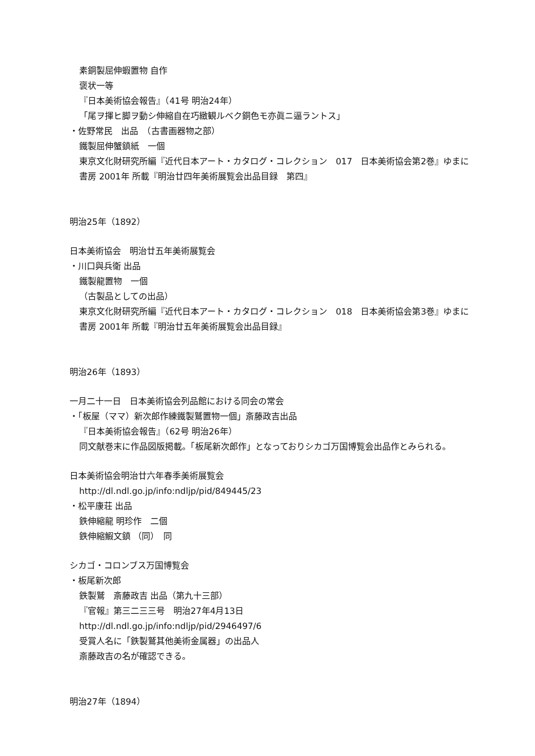素銅製屈伸蝦置物 自作
褒状一等
『日本美術協会報告』（41号 明治24年）
「尾ヲ揮ヒ脚ヲ動シ伸縮自在巧緻観ルベク銅色モ亦眞ニ逼ラントス」
・佐野常民　出品　（古書画器物之部）
鐵製屈伸蟹鎮紙　一個
東京文化財研究所編『近代日本アート・カタログ・コレクション　017　日本美術協会第2巻』ゆまに書房 2001年 所載『明治廿四年美術展覧会出品目録　第四』
明治25年（1892）
日本美術協会　明治廿五年美術展覧会
・川口與兵衛 出品
鐵製龍置物　一個
（古製品としての出品）
東京文化財研究所編『近代日本アート・カタログ・コレクション　018　日本美術協会第3巻』ゆまに書房 2001年 所載『明治廿五年美術展覧会出品目録』
明治26年（1893）
一月二十一日　日本美術協会列品館における同会の常会
・「板屋（ママ）新次郎作練鐵製鷲置物一個」斎藤政吉出品
『日本美術協会報告』（62号 明治26年）
同文献巻末に作品図版掲載。「板尾新次郎作」となっておりシカゴ万国博覧会出品作とみられる。
日本美術協会明治廿六年春季美術展覧会
http://dl.ndl.go.jp/info:ndljp/pid/849445/23
・松平康荘 出品
鉄伸縮龍 明珍作　二個
鉄伸縮鰕文鎮 （同）　同
シカゴ・コロンブス万国博覧会
・板尾新次郎
鉄製鷲　斎藤政吉 出品（第九十三部）
『官報』第三二三三号　明治27年4月13日
http://dl.ndl.go.jp/info:ndljp/pid/2946497/6
受賞人名に「鉄製鷲其他美術金属器」の出品人
斎藤政吉の名が確認できる。
明治27年（1894）